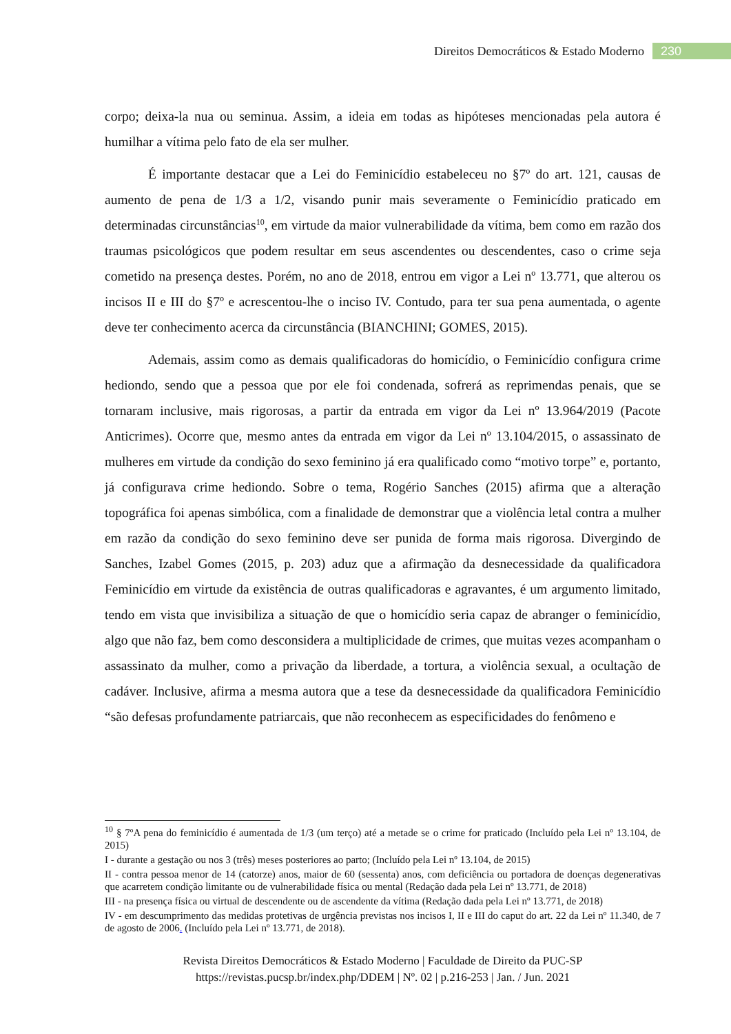Direitos Democráticos & Estado Moderno 230
corpo; deixa-la nua ou seminua. Assim, a ideia em todas as hipóteses mencionadas pela autora é humilhar a vítima pelo fato de ela ser mulher.
É importante destacar que a Lei do Feminicídio estabeleceu no §7º do art. 121, causas de aumento de pena de 1/3 a 1/2, visando punir mais severamente o Feminicídio praticado em determinadas circunstâncias<sup>10</sup>, em virtude da maior vulnerabilidade da vítima, bem como em razão dos traumas psicológicos que podem resultar em seus ascendentes ou descendentes, caso o crime seja cometido na presença destes. Porém, no ano de 2018, entrou em vigor a Lei nº 13.771, que alterou os incisos II e III do §7º e acrescentou-lhe o inciso IV. Contudo, para ter sua pena aumentada, o agente deve ter conhecimento acerca da circunstância (BIANCHINI; GOMES, 2015).
Ademais, assim como as demais qualificadoras do homicídio, o Feminicídio configura crime hediondo, sendo que a pessoa que por ele foi condenada, sofrerá as reprimendas penais, que se tornaram inclusive, mais rigorosas, a partir da entrada em vigor da Lei nº 13.964/2019 (Pacote Anticrimes). Ocorre que, mesmo antes da entrada em vigor da Lei nº 13.104/2015, o assassinato de mulheres em virtude da condição do sexo feminino já era qualificado como “motivo torpe” e, portanto, já configurava crime hediondo. Sobre o tema, Rogério Sanches (2015) afirma que a alteração topográfica foi apenas simbólica, com a finalidade de demonstrar que a violência letal contra a mulher em razão da condição do sexo feminino deve ser punida de forma mais rigorosa. Divergindo de Sanches, Izabel Gomes (2015, p. 203) aduz que a afirmação da desnecessidade da qualificadora Feminicídio em virtude da existência de outras qualificadoras e agravantes, é um argumento limitado, tendo em vista que invisibiliza a situação de que o homicídio seria capaz de abranger o feminicídio, algo que não faz, bem como desconsidera a multiplicidade de crimes, que muitas vezes acompanham o assassinato da mulher, como a privação da liberdade, a tortura, a violência sexual, a ocultação de cadáver. Inclusive, afirma a mesma autora que a tese da desnecessidade da qualificadora Feminicídio “são defesas profundamente patriarcais, que não reconhecem as especificidades do fenômeno e
<sup>10</sup> § 7ºA pena do feminicídio é aumentada de 1/3 (um terço) até a metade se o crime for praticado (Incluído pela Lei nº 13.104, de 2015)
I - durante a gestação ou nos 3 (três) meses posteriores ao parto; (Incluído pela Lei nº 13.104, de 2015)
II - contra pessoa menor de 14 (catorze) anos, maior de 60 (sessenta) anos, com deficiência ou portadora de doenças degenerativas que acarretem condição limitante ou de vulnerabilidade física ou mental (Redação dada pela Lei nº 13.771, de 2018)
III - na presença física ou virtual de descendente ou de ascendente da vítima (Redação dada pela Lei nº 13.771, de 2018)
IV - em descumprimento das medidas protetivas de urgência previstas nos incisos I, II e III do caput do art. 22 da Lei nº 11.340, de 7 de agosto de 2006. (Incluído pela Lei nº 13.771, de 2018).
Revista Direitos Democráticos & Estado Moderno | Faculdade de Direito da PUC-SP
https://revistas.pucsp.br/index.php/DDEM | Nº. 02 | p.216-253 | Jan. / Jun. 2021